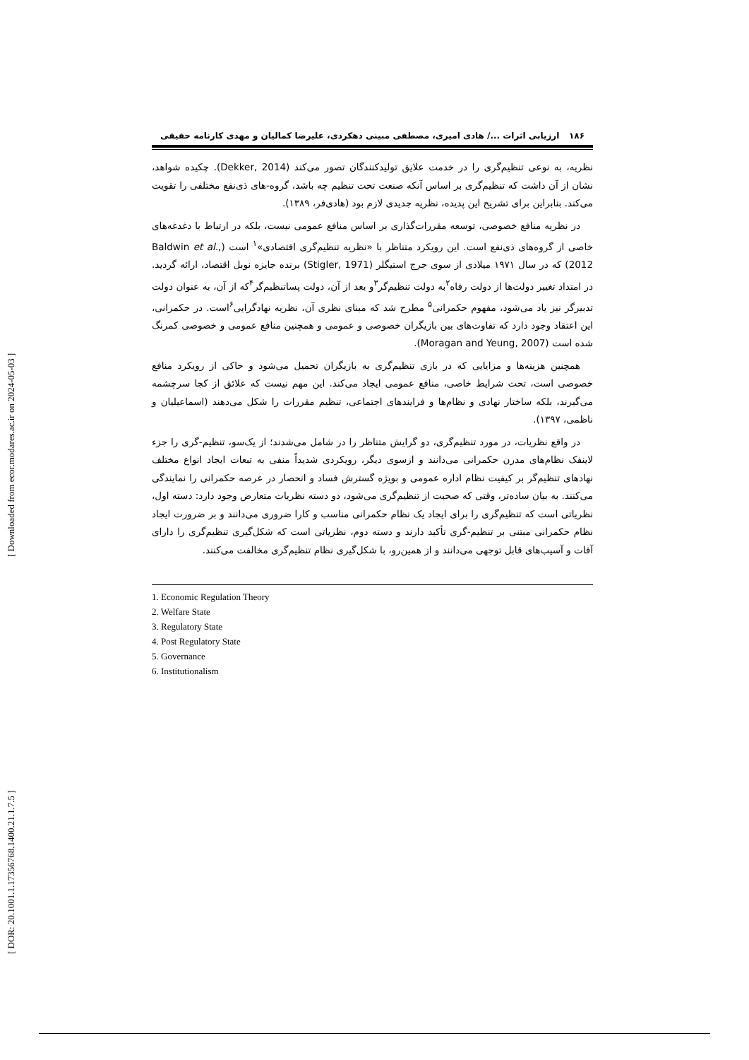[ DOR: 20.1001.1.17356768.1400.21.1.7.5 ] [ Downloaded from ecor.modares.ac.ir on 2024-05-03 ]
۱۸۶ ارزیابی اثرات .../ هادی امیری، مصطفی مبینی دهکردی، علیرضا کمالیان و مهدی کارنامه حقیقی
نظریه، به نوعی تنظیم‌گری را در خدمت علایق تولیدکنندگان تصور می‌کند (Dekker, 2014). چکیده شواهد، نشان از آن داشت که تنظیم‌گری بر اساس آنکه صنعت تحت تنظیم چه باشد، گروه-های ذی‌نفع مختلفی را تقویت می‌کند. بنابراین برای تشریح این پدیده، نظریه جدیدی لازم بود (هادی‌فر، ۱۳۸۹).
در نظریه منافع خصوصی، توسعه مقررات‌گذاری بر اساس منافع عمومی نیست، بلکه در ارتباط با دغدغه‌های خاصی از گروه‌های ذی‌نفع است. این رویکرد متناظر با «نظریه تنظیم‌گری اقتصادی»<sup>۱</sup> است (Baldwin et al., 2012) که در سال ۱۹۷۱ میلادی از سوی جرج استیگلر (Stigler, 1971) برنده جایزه نوبل اقتصاد، ارائه گردید. در امتداد تغییر دولت‌ها از دولت رفاه<sup>۲</sup>به دولت تنظیم‌گر<sup>۳</sup>و بعد از آن، دولت پساتنظیم‌گر<sup>۴</sup>که از آن، به عنوان دولت تدبیرگر نیز یاد می‌شود، مفهوم حکمرانی<sup>۵</sup> مطرح شد که مبنای نظری آن، نظریه نهادگرایی<sup>۶</sup>است. در حکمرانی، این اعتقاد وجود دارد که تفاوت‌های بین بازیگران خصوصی و عمومی و همچنین منافع عمومی و خصوصی کمرنگ شده است (Moragan and Yeung, 2007).
همچنین هزینه‌ها و مزایایی که در بازی تنظیم‌گری به بازیگران تحمیل می‌شود و حاکی از رویکرد منافع خصوصی است، تحت شرایط خاصی، منافع عمومی ایجاد می‌کند. این مهم نیست که علائق از کجا سرچشمه می‌گیرند، بلکه ساختار نهادی و نظام‌ها و فرایندهای اجتماعی، تنظیم مقررات را شکل می‌دهند (اسماعیلیان و ناظمی، ۱۳۹۷).
در واقع نظریات، در مورد تنظیم‌گری، دو گرایش متناظر را در شامل می‌شدند؛ از یک‌سو، تنظیم-گری را جزء لاینفک نظام‌های مدرن حکمرانی می‌دانند و ازسوی دیگر، رویکردی شدیداً منفی به تبعات ایجاد انواع مختلف نهادهای تنظیم‌گر بر کیفیت نظام اداره عمومی و بویژه گسترش فساد و انحصار در عرصه حکمرانی را نمایندگی می‌کنند. به بیان ساده‌تر، وقتی که صحبت از تنظیم‌گری می‌شود، دو دسته نظریات متعارض وجود دارد: دسته اول، نظریاتی است که تنظیم‌گری را برای ایجاد یک نظام حکمرانی مناسب و کارا ضروری می‌دانند و بر ضرورت ایجاد نظام حکمرانی مبتنی بر تنظیم-گری تأکید دارند و دسته دوم، نظریاتی است که شکل‌گیری تنظیم‌گری را دارای آفات و آسیب‌های قابل توجهی می‌دانند و از همین‌رو، با شکل‌گیری نظام تنظیم‌گری مخالفت می‌کنند.
1. Economic Regulation Theory
2. Welfare State
3. Regulatory State
4. Post Regulatory State
5. Governance
6. Institutionalism